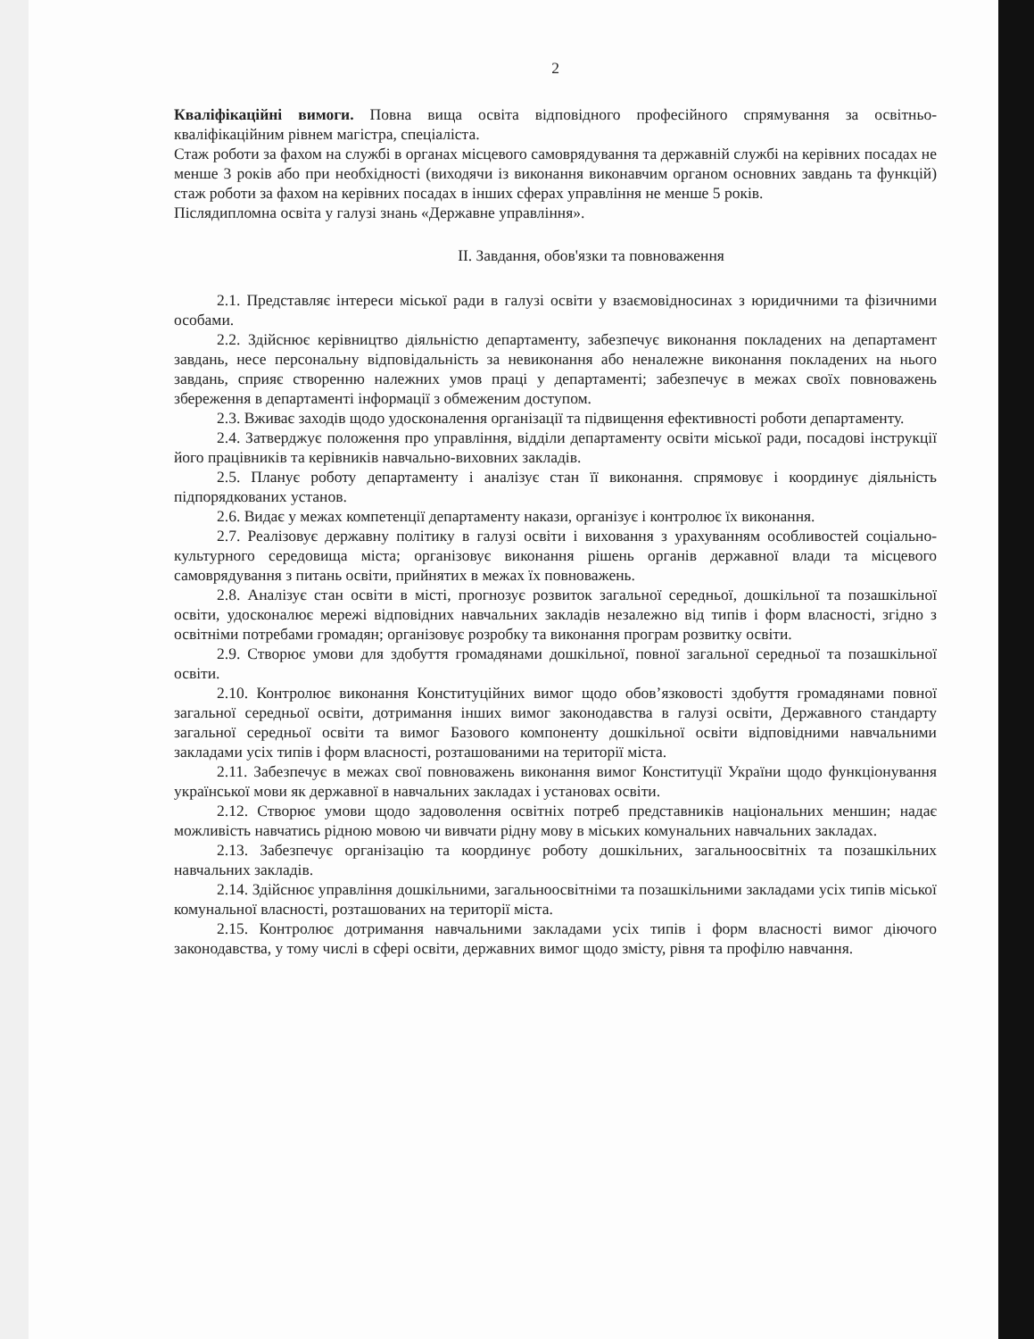2
Кваліфікаційні вимоги. Повна вища освіта відповідного професійного спрямування за освітньо-кваліфікаційним рівнем магістра, спеціаліста.
Стаж роботи за фахом на службі в органах місцевого самоврядування та державній службі на керівних посадах не менше 3 років або при необхідності (виходячи із виконання виконавчим органом основних завдань та функцій) стаж роботи за фахом на керівних посадах в інших сферах управління не менше 5 років.
Післядипломна освіта у галузі знань «Державне управління».
ІІ. Завдання, обов'язки та повноваження
2.1. Представляє інтереси міської ради в галузі освіти у взаємовідносинах з юридичними та фізичними особами.
2.2. Здійснює керівництво діяльністю департаменту, забезпечує виконання покладених на департамент завдань, несе персональну відповідальність за невиконання або неналежне виконання покладених на нього завдань, сприяє створенню належних умов праці у департаменті; забезпечує в межах своїх повноважень збереження в департаменті інформації з обмеженим доступом.
2.3. Вживає заходів щодо удосконалення організації та підвищення ефективності роботи департаменту.
2.4. Затверджує положення про управління, відділи департаменту освіти міської ради, посадові інструкції його працівників та керівників навчально-виховних закладів.
2.5. Планує роботу департаменту і аналізує стан її виконання. спрямовує і координує діяльність підпорядкованих установ.
2.6. Видає у межах компетенції департаменту накази, організує і контролює їх виконання.
2.7. Реалізовує державну політику в галузі освіти і виховання з урахуванням особливостей соціально-культурного середовища міста; організовує виконання рішень органів державної влади та місцевого самоврядування з питань освіти, прийнятих в межах їх повноважень.
2.8. Аналізує стан освіти в місті, прогнозує розвиток загальної середньої, дошкільної та позашкільної освіти, удосконалює мережі відповідних навчальних закладів незалежно від типів і форм власності, згідно з освітніми потребами громадян; організовує розробку та виконання програм розвитку освіти.
2.9. Створює умови для здобуття громадянами дошкільної, повної загальної середньої та позашкільної освіти.
2.10. Контролює виконання Конституційних вимог щодо обов’язковості здобуття громадянами повної загальної середньої освіти, дотримання інших вимог законодавства в галузі освіти, Державного стандарту загальної середньої освіти та вимог Базового компоненту дошкільної освіти відповідними навчальними закладами усіх типів і форм власності, розташованими на території міста.
2.11. Забезпечує в межах свої повноважень виконання вимог Конституції України щодо функціонування української мови як державної в навчальних закладах і установах освіти.
2.12. Створює умови щодо задоволення освітніх потреб представників національних меншин; надає можливість навчатись рідною мовою чи вивчати рідну мову в міських комунальних навчальних закладах.
2.13. Забезпечує організацію та координує роботу дошкільних, загальноосвітніх та позашкільних навчальних закладів.
2.14. Здійснює управління дошкільними, загальноосвітніми та позашкільними закладами усіх типів міської комунальної власності, розташованих на території міста.
2.15. Контролює дотримання навчальними закладами усіх типів і форм власності вимог діючого законодавства, у тому числі в сфері освіти, державних вимог щодо змісту, рівня та профілю навчання.